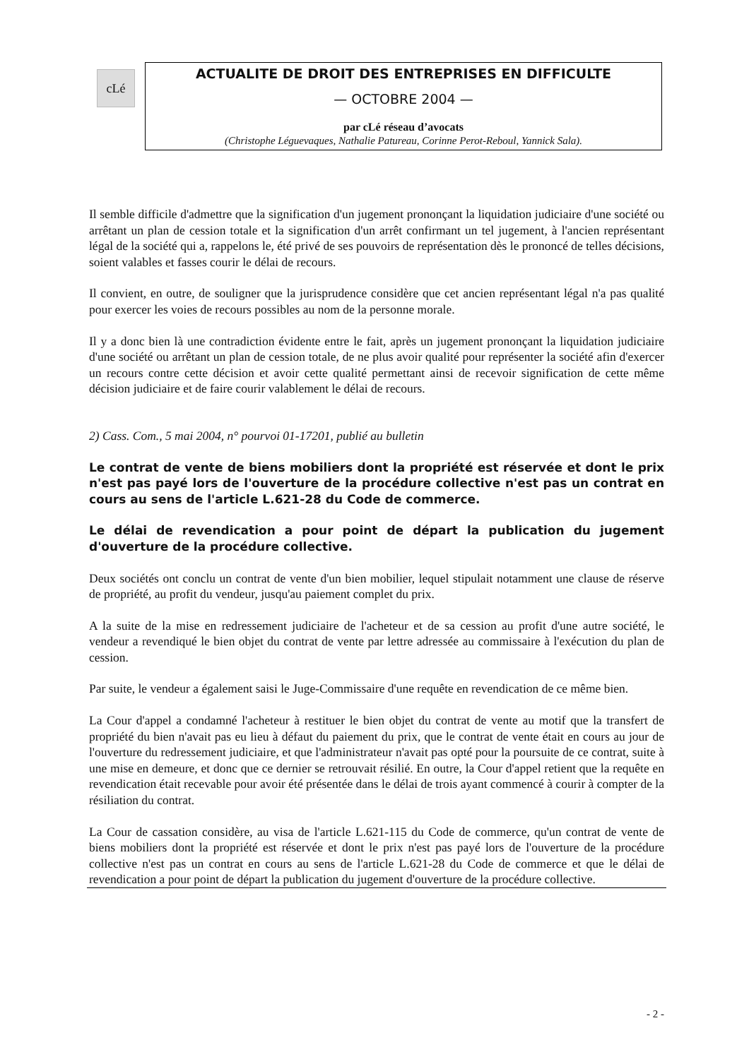cLé
ACTUALITE DE DROIT DES ENTREPRISES EN DIFFICULTE
— OCTOBRE 2004 —
par cLé réseau d’avocats
(Christophe Léguevaques, Nathalie Patureau, Corinne Perot-Reboul, Yannick Sala).
Il semble difficile d'admettre que la signification d'un jugement prononçant la liquidation judiciaire d'une société ou arrêtant un plan de cession totale et la signification d'un arrêt confirmant un tel jugement, à l'ancien représentant légal de la société qui a, rappelons le, été privé de ses pouvoirs de représentation dès le prononcé de telles décisions, soient valables et fasses courir le délai de recours.
Il convient, en outre, de souligner que la jurisprudence considère que cet ancien représentant légal n'a pas qualité pour exercer les voies de recours possibles au nom de la personne morale.
Il y a donc bien là une contradiction évidente entre le fait, après un jugement prononçant la liquidation judiciaire d'une société ou arrêtant un plan de cession totale, de ne plus avoir qualité pour représenter la société afin d'exercer un recours contre cette décision et avoir cette qualité permettant ainsi de recevoir signification de cette même décision judiciaire et de faire courir valablement le délai de recours.
2) Cass. Com., 5 mai 2004, n° pourvoi 01-17201, publié au bulletin
Le contrat de vente de biens mobiliers dont la propriété est réservée et dont le prix n'est pas payé lors de l'ouverture de la procédure collective n'est pas un contrat en cours au sens de l'article L.621-28 du Code de commerce.
Le délai de revendication a pour point de départ la publication du jugement d'ouverture de la procédure collective.
Deux sociétés ont conclu un contrat de vente d'un bien mobilier, lequel stipulait notamment une clause de réserve de propriété, au profit du vendeur, jusqu'au paiement complet du prix.
A la suite de la mise en redressement judiciaire de l'acheteur et de sa cession au profit d'une autre société, le vendeur a revendiqué le bien objet du contrat de vente par lettre adressée au commissaire à l'exécution du plan de cession.
Par suite, le vendeur a également saisi le Juge-Commissaire d'une requête en revendication de ce même bien.
La Cour d'appel a condamné l'acheteur à restituer le bien objet du contrat de vente au motif que la transfert de propriété du bien n'avait pas eu lieu à défaut du paiement du prix, que le contrat de vente était en cours au jour de l'ouverture du redressement judiciaire, et que l'administrateur n'avait pas opté pour la poursuite de ce contrat, suite à une mise en demeure, et donc que ce dernier se retrouvait résilié. En outre, la Cour d'appel retient que la requête en revendication était recevable pour avoir été présentée dans le délai de trois ayant commencé à courir à compter de la résiliation du contrat.
La Cour de cassation considère, au visa de l'article L.621-115 du Code de commerce, qu'un contrat de vente de biens mobiliers dont la propriété est réservée et dont le prix n'est pas payé lors de l'ouverture de la procédure collective n'est pas un contrat en cours au sens de l'article L.621-28 du Code de commerce et que le délai de revendication a pour point de départ la publication du jugement d'ouverture de la procédure collective.
- 2 -